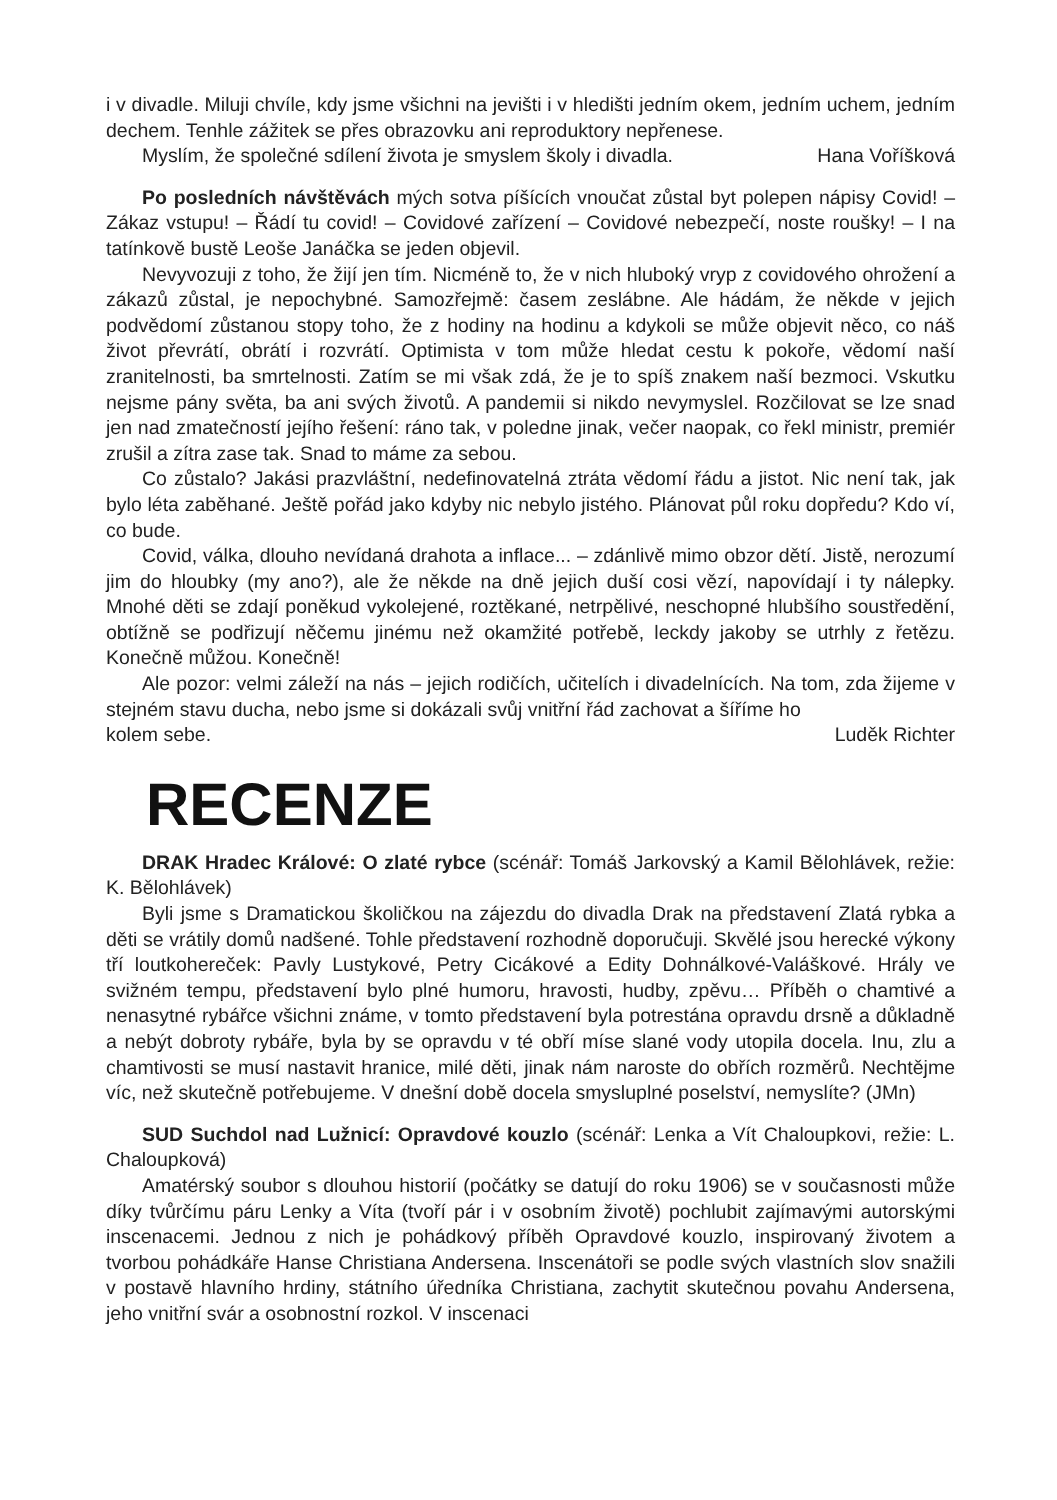i v divadle. Miluji chvíle, kdy jsme všichni na jevišti i v hledišti jedním okem, jedním uchem, jedním dechem. Tenhle zážitek se přes obrazovku ani reproduktory nepřenese.
Myslím, že společné sdílení života je smyslem školy i divadla. Hana Voříšková
Po posledních návštěvách mých sotva píšících vnoučat zůstal byt polepen nápisy Covid! – Zákaz vstupu! – Řádí tu covid! – Covidové zařízení – Covidové nebezpečí, noste roušky! – I na tatínkově bustě Leoše Janáčka se jeden objevil.
Nevyvozuji z toho, že žijí jen tím. Nicméně to, že v nich hluboký vryp z covidového ohrožení a zákazů zůstal, je nepochybné. Samozřejmě: časem zeslábne. Ale hádám, že někde v jejich podvědomí zůstanou stopy toho, že z hodiny na hodinu a kdykoli se může objevit něco, co náš život převrátí, obrátí i rozvrátí. Optimista v tom může hledat cestu k pokoře, vědomí naší zranitelnosti, ba smrtelnosti. Zatím se mi však zdá, že je to spíš znakem naší bezmoci. Vskutku nejsme pány světa, ba ani svých životů. A pandemii si nikdo nevymyslel. Rozčilovat se lze snad jen nad zmatečností jejího řešení: ráno tak, v poledne jinak, večer naopak, co řekl ministr, premiér zrušil a zítra zase tak. Snad to máme za sebou.
Co zůstalo? Jakási prazvláštní, nedefinovatelná ztráta vědomí řádu a jistot. Nic není tak, jak bylo léta zaběhané. Ještě pořád jako kdyby nic nebylo jistého. Plánovat půl roku dopředu? Kdo ví, co bude.
Covid, válka, dlouho nevídaná drahota a inflace... – zdánlivě mimo obzor dětí. Jistě, nerozumí jim do hloubky (my ano?), ale že někde na dně jejich duší cosi vězí, napovídají i ty nálepky. Mnohé děti se zdají poněkud vykolejené, roztěkané, netrpělivé, neschopné hlubšího soustředění, obtížně se podřizují něčemu jinému než okamžité potřebě, leckdy jakoby se utrhly z řetězu. Konečně můžou. Konečně!
Ale pozor: velmi záleží na nás – jejich rodičích, učitelích i divadelnících. Na tom, zda žijeme v stejném stavu ducha, nebo jsme si dokázali svůj vnitřní řád zachovat a šíříme ho
kolem sebe. Luděk Richter
RECENZE
DRAK Hradec Králové: O zlaté rybce (scénář: Tomáš Jarkovský a Kamil Bělohlávek, režie: K. Bělohlávek)
Byli jsme s Dramatickou školičkou na zájezdu do divadla Drak na představení Zlatá rybka a děti se vrátily domů nadšené. Tohle představení rozhodně doporučuji. Skvělé jsou herecké výkony tří loutkohereček: Pavly Lustykové, Petry Cicákové a Edity Dohnálkové-Valáškové. Hrály ve svižném tempu, představení bylo plné humoru, hravosti, hudby, zpěvu… Příběh o chamtivé a nenasytné rybářce všichni známe, v tomto představení byla potrestána opravdu drsně a důkladně a nebýt dobroty rybáře, byla by se opravdu v té obří míse slané vody utopila docela. Inu, zlu a chamtivosti se musí nastavit hranice, milé děti, jinak nám naroste do obřích rozměrů. Nechtějme víc, než skutečně potřebujeme. V dnešní době docela smysluplné poselství, nemyslíte? (JMn)
SUD Suchdol nad Lužnicí: Opravdové kouzlo (scénář: Lenka a Vít Chaloupkovi, režie: L. Chaloupková)
Amatérský soubor s dlouhou historií (počátky se datují do roku 1906) se v současnosti může díky tvůrčímu páru Lenky a Víta (tvoří pár i v osobním životě) pochlubit zajímavými autorskými inscenacemi. Jednou z nich je pohádkový příběh Opravdové kouzlo, inspirovaný životem a tvorbou pohádkáře Hanse Christiana Andersena. Inscenátoři se podle svých vlastních slov snažili v postavě hlavního hrdiny, státního úředníka Christiana, zachytit skutečnou povahu Andersena, jeho vnitřní svár a osobnostní rozkol. V inscenaci